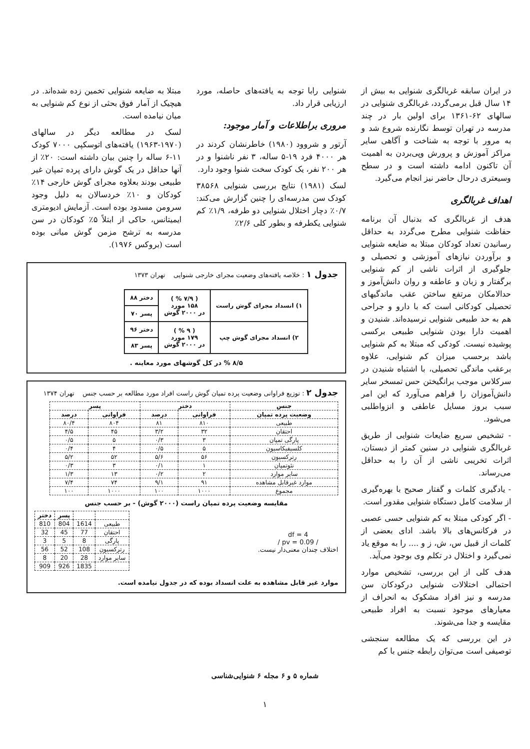در ایران سابقه غربالگری شنوایی به بیش از ۱۴ سال قبل برمی‌گردد، غربالگری شنوایی در سالهای ۶۲-۱۳۶۱ برای اولین بار در چند مدرسه در تهران توسط نگارنده شروع شد و به مرور با توجه به شناخت و آگاهی سایر مراکز آموزش و پرورش وپی‌بردن به اهمیت آن تاکنون ادامه داشته است و در سطح وسیعتری درحال حاضر نیز انجام می‌گیرد.
اهداف غربالگری
هدف از غربالگری که بدنبال آن برنامه حفاظت شنوایی مطرح می‌گردد به حداقل رسانیدن تعداد کودکان مبتلا به ضایعه شنوایی و برآوردن نیازهای آموزشی و تحصیلی و جلوگیری از اثرات ناشی از کم شنوایی برگفتار و زبان و عاطفه و روان دانش‌آموز و حدالامکان مرتفع ساختن عقب ماندگیهای تحصیلی کودکانی است که با دارو و جراحی هم به حد طبیعی شنوایی نرسیده‌اند. شنیدن و اهمیت دارا بودن شنوایی طبیعی برکسی پوشیده نیست. کودکی که مبتلا به کم شنوایی باشد برحسب میزان کم شنوایی، علاوه برعقب ماندگی تحصیلی، با اشتباه شنیدن در سرکلاس موجب برانگیختن حس تمسخر سایر دانش‌آموزان را فراهم می‌آورد که این امر سبب بروز مسایل عاطفی و انزواطلبی می‌شود.
- تشخیص سریع ضایعات شنوایی از طریق غربالگری شنوایی در سنین کمتر از دبستان، اثرات تخریبی ناشی از آن را به حداقل می‌رساند.
- یادگیری کلمات و گفتار صحیح با بهره‌گیری از سلامت کامل دستگاه شنوایی مقدور است.
- اگر کودکی مبتلا به کم شنوایی حسی عصبی در فرکانس‌های بالا باشد. ادای بعضی از کلمات از قبیل س، ش، ز و .... را به موقع یاد نمی‌گیرد و اختلال در تکلم وی بوجود می‌آید.
هدف کلی از این بررسی، تشخیص موارد احتمالی اختلالات شنوایی درکودکان سن مدرسه و نیز افراد مشکوک به انحراف از معیارهای موجود نسبت به افراد طبیعی مقایسه و جدا می‌شوند.
در این بررسی که یک مطالعه سنجشی توصیفی است می‌توان رابطه جنس با کم
شنوایی رابا توجه به یافته‌های حاصله، مورد ارزیابی قرار داد.
مروری براطلاعات و آمار موجود:
آرتور و شروود (۱۹۸۰) خاطرنشان کردند در هر ۴۰۰۰ فرد ۱۹-۵ ساله، ۳ نفر ناشنوا و در هر ۲۰۰ نفر، یک کودک سخت شنوا وجود دارد.
لسک (۱۹۸۱) نتایج بررسی شنوایی ۳۸۵۶۸ کودک سن مدرسه‌ای را چنین گزارش می‌کند: ۰/۷٪ دچار اختلال شنوایی دو طرفه، ۱/۹٪ کم شنوایی یکطرفه و بطور کلی ۲/۶٪
مبتلا به ضایعه شنوایی تخمین زده شده‌اند. در هیچیک از آمار فوق بحثی از نوع کم شنوایی به میان نیامده است.
لسک در مطالعه دیگر در سالهای (۱۹۷۰-۱۹۶۳) یافته‌های اتوسکپی ۷۰۰۰ کودک ۱۱-۶ ساله را چنین بیان داشته است: ۲۰٪ از آنها حداقل در یک گوش دارای پرده تمپان غیر طبیعی بودند بعلاوه مجرای گوش خارجی ۱۴٪ کودکان و ۱۰٪ خردسالان به دلیل وجود سرومن مسدود بوده است. آزمایش ادیومتری ایمیتانس، حاکی از ابتلاً ۵٪ کودکان در سن مدرسه به ترشح مزمن گوش میانی بوده است (بروکس ۱۹۷۶).
جدول ۱ : خلاصه یافته‌های وضعیت مجرای خارجی شنوایی تهران ۱۳۷۳
| ۱) انسداد مجرای گوش راست | ( ۷/۹ % ) ۱۵۸ مورد در ۲۰۰۰ گوش | دختر ۸۸ |
| | | پسر ۷۰ |
| ۲) انسداد مجرای گوش چپ | ( ۹ % ) ۱۷۹ مورد در ۲۰۰۰ گوش | دختر ۹۶ |
| | | پسر ۸۳ |
۸/۵ % در کل گوشهای مورد معاینه .
جدول ۲ : توزیع فراوانی وضعیت پرده تمپان گوش راست افراد مورد مطالعه بر حسب جنس تهران ۱۳۷۴
| جنس | دختر | | پسر | |
| --- | --- | --- | --- | --- |
| وضعیت پرده تمپان | فراوانی | درصد | فراوانی | درصد |
| طبیعی | ۸۱۰ | ۸۱ | ۸۰۴ | ۸۰/۴ |
| احتقان | ۳۲ | ۳/۲ | ۴۵ | ۴/۵ |
| پارگی تمپان | ۳ | ۰/۳ | ۵ | ۰/۵ |
| کلسیفیکاسیون | ۵ | ۰/۵ | ۴ | ۰/۴ |
| رترکسیون | ۵۶ | ۵/۶ | ۵۲ | ۵/۲ |
| نئوتمپان | ۱ | ۰/۱ | ۳ | ۰/۳ |
| سایر موارد | ۲ | ۰/۲ | ۱۳ | ۱/۳ |
| موارد غیرقابل مشاهده | ۹۱ | ۹/۱ | ۷۴ | ۷/۴ |
| مجموع | ۱۰۰۰ | ۱۰۰ | ۱۰۰۰ | ۱۰۰ |
مقایسه وضعیت پرده تمپان راست (۲۰۰۰ گوش) - بر حسب جنس
df = 4
/ pv = 0.09 /
اختلاف چندان معنی‌دار نیست.
| | | پسر | دختر |
| --- | --- | --- | --- |
| طبیعی | 1614 | 804 | 810 |
| احتقان | 77 | 45 | 32 |
| پارگی | 8 | 5 | 3 |
| رترکسیون | 108 | 52 | 56 |
| سایر موارد | 28 | 20 | 8 |
| | 1835 | 926 | 909 |
موارد غیر قابل مشاهده به علت انسداد بوده که در جدول نیامده است.
شماره ۵ و ۶ مجله ۶ شنوایی‌شناسی
۱